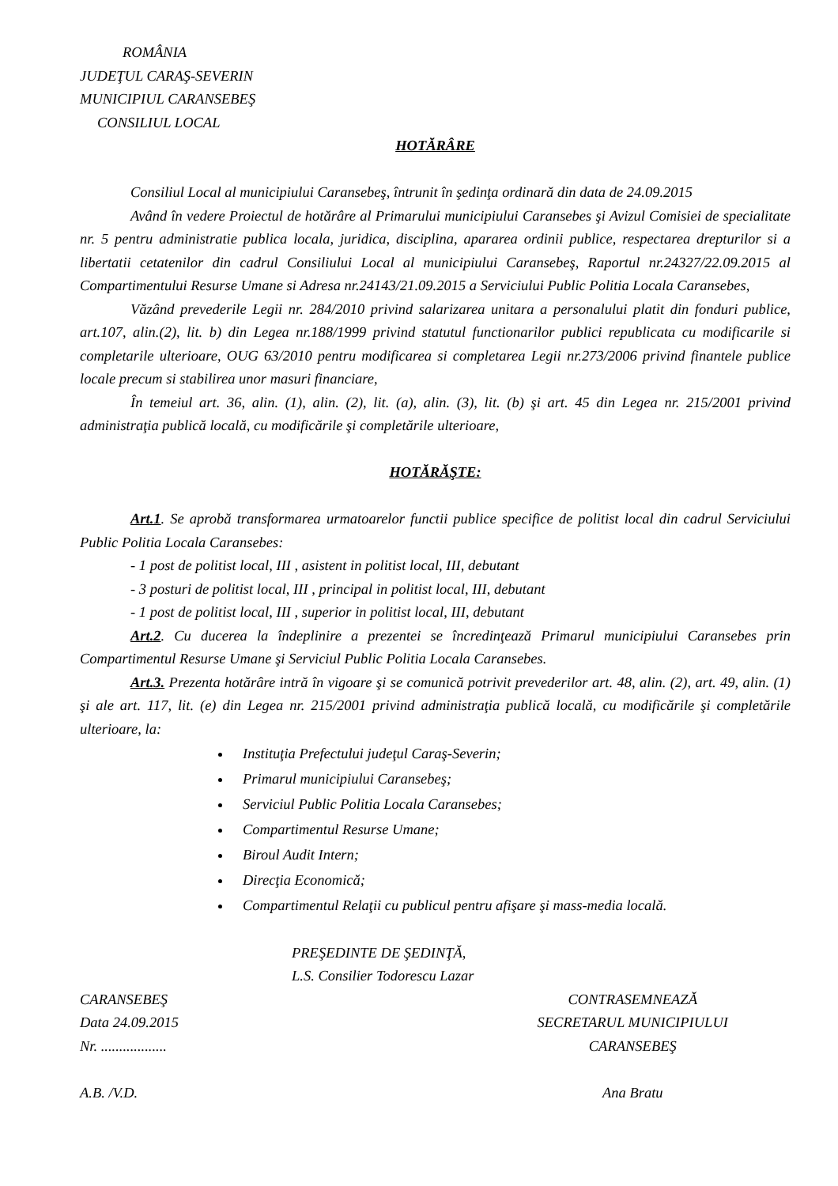ROMÂNIA
JUDEŢUL CARAŞ-SEVERIN
MUNICIPIUL CARANSEBEŞ
CONSILIUL LOCAL
HOTĂRÂRE
Consiliul Local al municipiului Caransebeş, întrunit în şedinţa ordinară din data de 24.09.2015
Având în vedere Proiectul de hotărâre al Primarului municipiului Caransebes şi Avizul Comisiei de specialitate nr. 5 pentru administratie publica locala, juridica, disciplina, apararea ordinii publice, respectarea drepturilor si a libertatii cetatenilor din cadrul Consiliului Local al municipiului Caransebeş, Raportul nr.24327/22.09.2015 al Compartimentului Resurse Umane si Adresa nr.24143/21.09.2015 a Serviciului Public Politia Locala Caransebes,
Văzând prevederile Legii nr. 284/2010 privind salarizarea unitara a personalului platit din fonduri publice, art.107, alin.(2), lit. b) din Legea nr.188/1999 privind statutul functionarilor publici republicata cu modificarile si completarile ulterioare, OUG 63/2010 pentru modificarea si completarea Legii nr.273/2006 privind finantele publice locale precum si stabilirea unor masuri financiare,
În temeiul art. 36, alin. (1), alin. (2), lit. (a), alin. (3), lit. (b) şi art. 45 din Legea nr. 215/2001 privind administraţia publică locală, cu modificările şi completările ulterioare,
HOTĂRĂŞTE:
Art.1. Se aprobă transformarea urmatoarelor functii publice specifice de politist local din cadrul Serviciului Public Politia Locala Caransebes:
- 1 post de politist local, III , asistent in politist local, III, debutant
- 3 posturi de politist local, III , principal in politist local, III, debutant
- 1 post de politist local, III , superior in politist local, III, debutant
Art.2. Cu ducerea la îndeplinire a prezentei se încredinţează Primarul municipiului Caransebes prin Compartimentul Resurse Umane şi Serviciul Public Politia Locala Caransebes.
Art.3. Prezenta hotărâre intră în vigoare şi se comunică potrivit prevederilor art. 48, alin. (2), art. 49, alin. (1) şi ale art. 117, lit. (e) din Legea nr. 215/2001 privind administraţia publică locală, cu modificările şi completările ulterioare, la:
Instituţia Prefectului judeţul Caraş-Severin;
Primarul municipiului Caransebeş;
Serviciul Public Politia Locala Caransebes;
Compartimentul Resurse Umane;
Biroul Audit Intern;
Direcţia Economică;
Compartimentul Relaţii cu publicul pentru afişare şi mass-media locală.
PREŞEDINTE DE ŞEDINŢĂ,
L.S. Consilier Todorescu Lazar
CARANSEBEŞ
Data 24.09.2015
Nr. ..................
CONTRASEMNEAZĂ
SECRETARUL MUNICIPIULUI
CARANSEBEŞ
A.B. /V.D. Ana Bratu